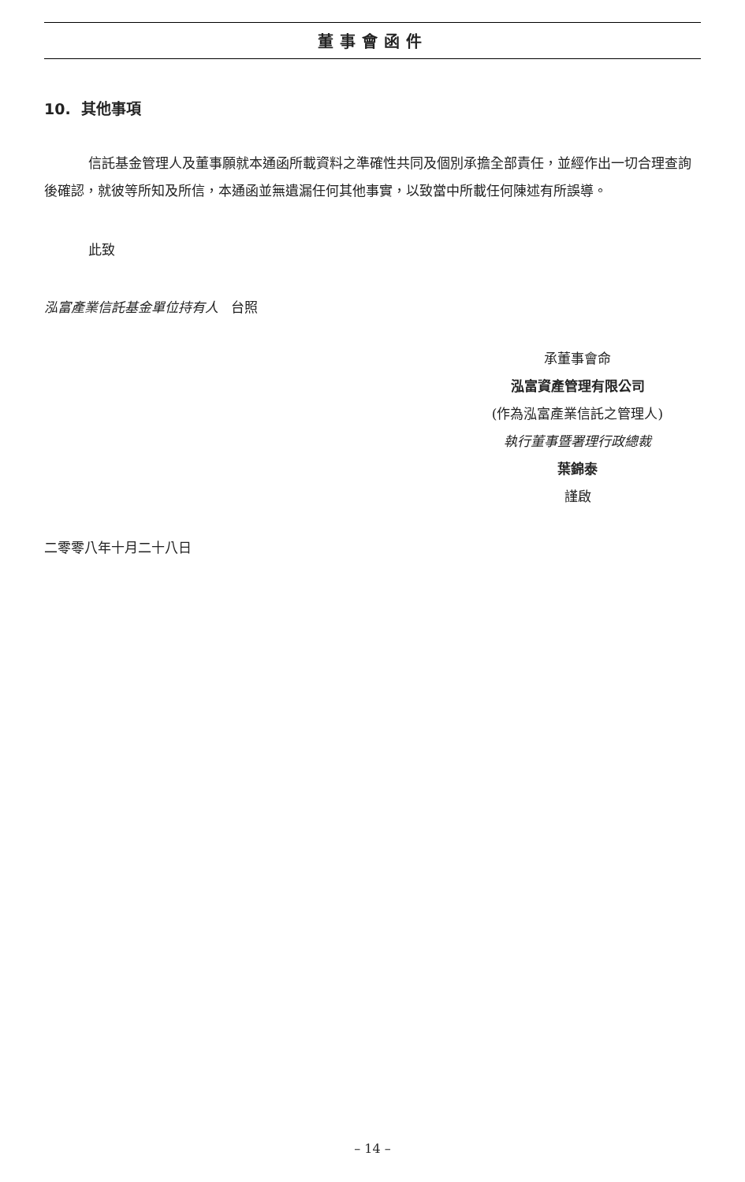董事會函件
10. 其他事項
信託基金管理人及董事願就本通函所載資料之準確性共同及個別承擔全部責任，並經作出一切合理查詢後確認，就彼等所知及所信，本通函並無遺漏任何其他事實，以致當中所載任何陳述有所誤導。
此致
泓富產業信託基金單位持有人 台照
承董事會命
泓富資產管理有限公司
(作為泓富產業信託之管理人)
執行董事暨署理行政總裁
葉錦泰
謹啟
二零零八年十月二十八日
– 14 –